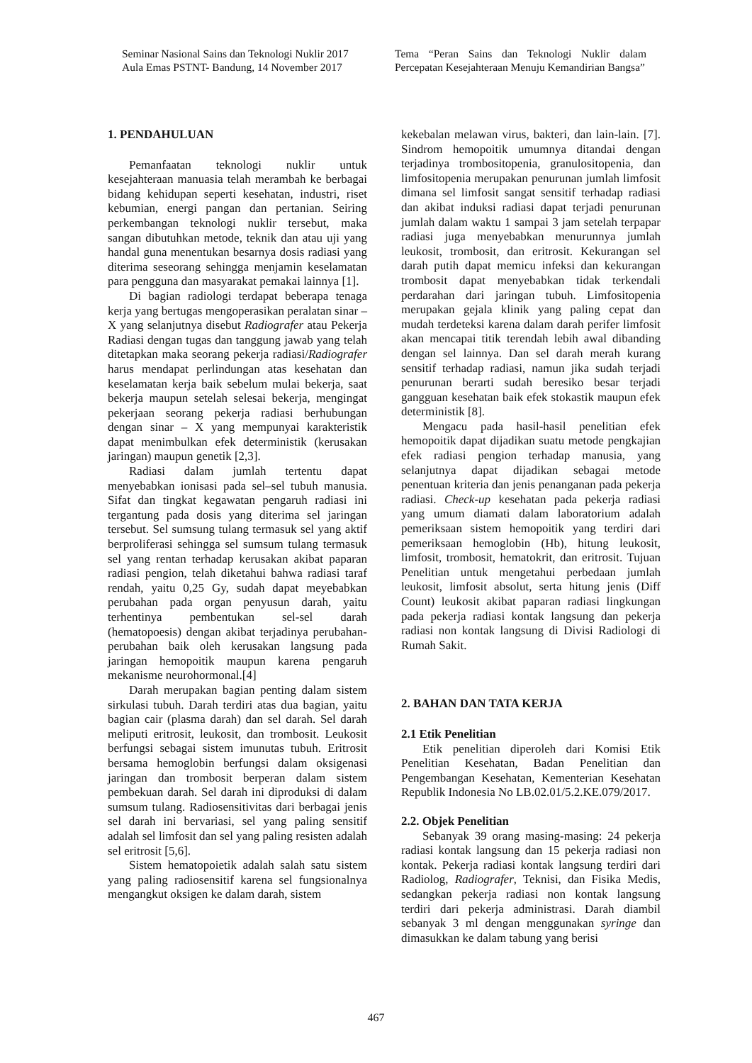Seminar Nasional Sains dan Teknologi Nuklir 2017
Aula Emas PSTNT- Bandung, 14 November 2017
Tema “Peran Sains dan Teknologi Nuklir dalam Percepatan Kesejahteraan Menuju Kemandirian Bangsa”
1. PENDAHULUAN
Pemanfaatan teknologi nuklir untuk kesejahteraan manuasia telah merambah ke berbagai bidang kehidupan seperti kesehatan, industri, riset kebumian, energi pangan dan pertanian. Seiring perkembangan teknologi nuklir tersebut, maka sangan dibutuhkan metode, teknik dan atau uji yang handal guna menentukan besarnya dosis radiasi yang diterima seseorang sehingga menjamin keselamatan para pengguna dan masyarakat pemakai lainnya [1].
Di bagian radiologi terdapat beberapa tenaga kerja yang bertugas mengoperasikan peralatan sinar – X yang selanjutnya disebut Radiografer atau Pekerja Radiasi dengan tugas dan tanggung jawab yang telah ditetapkan maka seorang pekerja radiasi/Radiografer harus mendapat perlindungan atas kesehatan dan keselamatan kerja baik sebelum mulai bekerja, saat bekerja maupun setelah selesai bekerja, mengingat pekerjaan seorang pekerja radiasi berhubungan dengan sinar – X yang mempunyai karakteristik dapat menimbulkan efek deterministik (kerusakan jaringan) maupun genetik [2,3].
Radiasi dalam jumlah tertentu dapat menyebabkan ionisasi pada sel–sel tubuh manusia. Sifat dan tingkat kegawatan pengaruh radiasi ini tergantung pada dosis yang diterima sel jaringan tersebut. Sel sumsung tulang termasuk sel yang aktif berproliferasi sehingga sel sumsum tulang termasuk sel yang rentan terhadap kerusakan akibat paparan radiasi pengion, telah diketahui bahwa radiasi taraf rendah, yaitu 0,25 Gy, sudah dapat meyebabkan perubahan pada organ penyusun darah, yaitu terhentinya pembentukan sel-sel darah (hematopoesis) dengan akibat terjadinya perubahan-perubahan baik oleh kerusakan langsung pada jaringan hemopoitik maupun karena pengaruh mekanisme neurohormonal.[4]
Darah merupakan bagian penting dalam sistem sirkulasi tubuh. Darah terdiri atas dua bagian, yaitu bagian cair (plasma darah) dan sel darah. Sel darah meliputi eritrosit, leukosit, dan trombosit. Leukosit berfungsi sebagai sistem imunutas tubuh. Eritrosit bersama hemoglobin berfungsi dalam oksigenasi jaringan dan trombosit berperan dalam sistem pembekuan darah. Sel darah ini diproduksi di dalam sumsum tulang. Radiosensitivitas dari berbagai jenis sel darah ini bervariasi, sel yang paling sensitif adalah sel limfosit dan sel yang paling resisten adalah sel eritrosit [5,6].
Sistem hematopoietik adalah salah satu sistem yang paling radiosensitif karena sel fungsionalnya mengangkut oksigen ke dalam darah, sistem
kekebalan melawan virus, bakteri, dan lain-lain. [7]. Sindrom hemopoitik umumnya ditandai dengan terjadinya trombositopenia, granulositopenia, dan limfositopenia merupakan penurunan jumlah limfosit dimana sel limfosit sangat sensitif terhadap radiasi dan akibat induksi radiasi dapat terjadi penurunan jumlah dalam waktu 1 sampai 3 jam setelah terpapar radiasi juga menyebabkan menurunnya jumlah leukosit, trombosit, dan eritrosit. Kekurangan sel darah putih dapat memicu infeksi dan kekurangan trombosit dapat menyebabkan tidak terkendali perdarahan dari jaringan tubuh. Limfositopenia merupakan gejala klinik yang paling cepat dan mudah terdeteksi karena dalam darah perifer limfosit akan mencapai titik terendah lebih awal dibanding dengan sel lainnya. Dan sel darah merah kurang sensitif terhadap radiasi, namun jika sudah terjadi penurunan berarti sudah beresiko besar terjadi gangguan kesehatan baik efek stokastik maupun efek deterministik [8].
Mengacu pada hasil-hasil penelitian efek hemopoitik dapat dijadikan suatu metode pengkajian efek radiasi pengion terhadap manusia, yang selanjutnya dapat dijadikan sebagai metode penentuan kriteria dan jenis penanganan pada pekerja radiasi. Check-up kesehatan pada pekerja radiasi yang umum diamati dalam laboratorium adalah pemeriksaan sistem hemopoitik yang terdiri dari pemeriksaan hemoglobin (Hb), hitung leukosit, limfosit, trombosit, hematokrit, dan eritrosit. Tujuan Penelitian untuk mengetahui perbedaan jumlah leukosit, limfosit absolut, serta hitung jenis (Diff Count) leukosit akibat paparan radiasi lingkungan pada pekerja radiasi kontak langsung dan pekerja radiasi non kontak langsung di Divisi Radiologi di Rumah Sakit.
2. BAHAN DAN TATA KERJA
2.1 Etik Penelitian
Etik penelitian diperoleh dari Komisi Etik Penelitian Kesehatan, Badan Penelitian dan Pengembangan Kesehatan, Kementerian Kesehatan Republik Indonesia No LB.02.01/5.2.KE.079/2017.
2.2. Objek Penelitian
Sebanyak 39 orang masing-masing: 24 pekerja radiasi kontak langsung dan 15 pekerja radiasi non kontak. Pekerja radiasi kontak langsung terdiri dari Radiolog, Radiografer, Teknisi, dan Fisika Medis, sedangkan pekerja radiasi non kontak langsung terdiri dari pekerja administrasi. Darah diambil sebanyak 3 ml dengan menggunakan syringe dan dimasukkan ke dalam tabung yang berisi
467